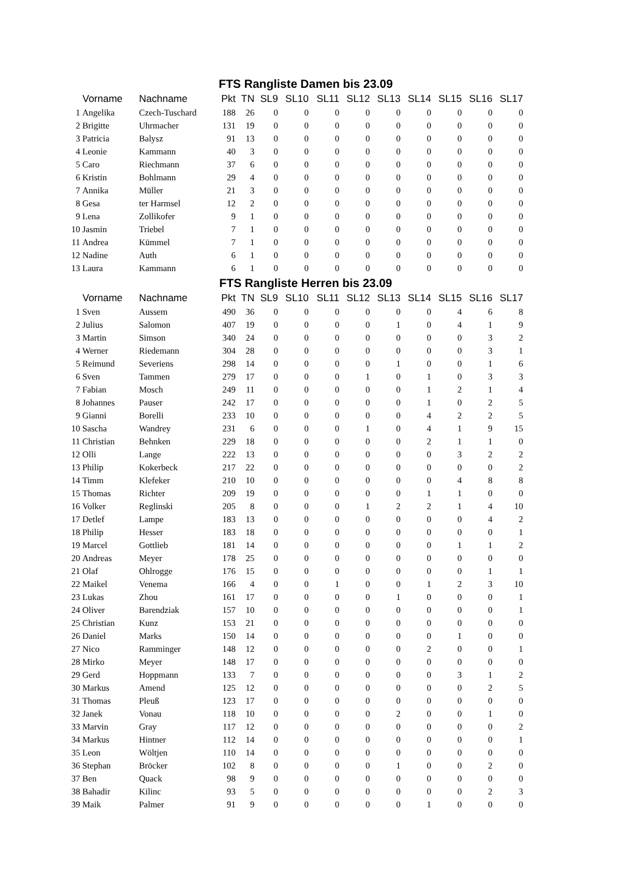| FTS Rangliste Damen bis 23.09 | | | | | | | | | | | | | |
| --- | --- | --- | --- | --- | --- | --- | --- | --- | --- | --- | --- | --- | --- |
| | Vorname | Nachname | Pkt | TN | SL9 | SL10 | SL11 | SL12 | SL13 | SL14 | SL15 | SL16 | SL17 |
| 1 | Angelika | Czech-Tuschard | 188 | 26 | 0 | 0 | 0 | 0 | 0 | 0 | 0 | 0 | 0 |
| 2 | Brigitte | Uhrmacher | 131 | 19 | 0 | 0 | 0 | 0 | 0 | 0 | 0 | 0 | 0 |
| 3 | Patricia | Balysz | 91 | 13 | 0 | 0 | 0 | 0 | 0 | 0 | 0 | 0 | 0 |
| 4 | Leonie | Kammann | 40 | 3 | 0 | 0 | 0 | 0 | 0 | 0 | 0 | 0 | 0 |
| 5 | Caro | Riechmann | 37 | 6 | 0 | 0 | 0 | 0 | 0 | 0 | 0 | 0 | 0 |
| 6 | Kristin | Bohlmann | 29 | 4 | 0 | 0 | 0 | 0 | 0 | 0 | 0 | 0 | 0 |
| 7 | Annika | Müller | 21 | 3 | 0 | 0 | 0 | 0 | 0 | 0 | 0 | 0 | 0 |
| 8 | Gesa | ter Harmsel | 12 | 2 | 0 | 0 | 0 | 0 | 0 | 0 | 0 | 0 | 0 |
| 9 | Lena | Zollikofer | 9 | 1 | 0 | 0 | 0 | 0 | 0 | 0 | 0 | 0 | 0 |
| 10 | Jasmin | Triebel | 7 | 1 | 0 | 0 | 0 | 0 | 0 | 0 | 0 | 0 | 0 |
| 11 | Andrea | Kümmel | 7 | 1 | 0 | 0 | 0 | 0 | 0 | 0 | 0 | 0 | 0 |
| 12 | Nadine | Auth | 6 | 1 | 0 | 0 | 0 | 0 | 0 | 0 | 0 | 0 | 0 |
| 13 | Laura | Kammann | 6 | 1 | 0 | 0 | 0 | 0 | 0 | 0 | 0 | 0 | 0 |
| FTS Rangliste Herren bis 23.09 | | | | | | | | | | | | | |
| | Vorname | Nachname | Pkt | TN | SL9 | SL10 | SL11 | SL12 | SL13 | SL14 | SL15 | SL16 | SL17 |
| 1 | Sven | Aussem | 490 | 36 | 0 | 0 | 0 | 0 | 0 | 0 | 4 | 6 | 8 |
| 2 | Julius | Salomon | 407 | 19 | 0 | 0 | 0 | 0 | 1 | 0 | 4 | 1 | 9 |
| 3 | Martin | Simson | 340 | 24 | 0 | 0 | 0 | 0 | 0 | 0 | 0 | 3 | 2 |
| 4 | Werner | Riedemann | 304 | 28 | 0 | 0 | 0 | 0 | 0 | 0 | 0 | 3 | 1 |
| 5 | Reimund | Severiens | 298 | 14 | 0 | 0 | 0 | 0 | 1 | 0 | 0 | 1 | 6 |
| 6 | Sven | Tammen | 279 | 17 | 0 | 0 | 0 | 1 | 0 | 1 | 0 | 3 | 3 |
| 7 | Fabian | Mosch | 249 | 11 | 0 | 0 | 0 | 0 | 0 | 1 | 2 | 1 | 4 |
| 8 | Johannes | Pauser | 242 | 17 | 0 | 0 | 0 | 0 | 0 | 1 | 0 | 2 | 5 |
| 9 | Gianni | Borelli | 233 | 10 | 0 | 0 | 0 | 0 | 0 | 4 | 2 | 2 | 5 |
| 10 | Sascha | Wandrey | 231 | 6 | 0 | 0 | 0 | 1 | 0 | 4 | 1 | 9 | 15 |
| 11 | Christian | Behnken | 229 | 18 | 0 | 0 | 0 | 0 | 0 | 2 | 1 | 1 | 0 |
| 12 | Olli | Lange | 222 | 13 | 0 | 0 | 0 | 0 | 0 | 0 | 3 | 2 | 2 |
| 13 | Philip | Kokerbeck | 217 | 22 | 0 | 0 | 0 | 0 | 0 | 0 | 0 | 0 | 2 |
| 14 | Timm | Klefeker | 210 | 10 | 0 | 0 | 0 | 0 | 0 | 0 | 4 | 8 | 8 |
| 15 | Thomas | Richter | 209 | 19 | 0 | 0 | 0 | 0 | 0 | 1 | 1 | 0 | 0 |
| 16 | Volker | Reglinski | 205 | 8 | 0 | 0 | 0 | 1 | 2 | 2 | 1 | 4 | 10 |
| 17 | Detlef | Lampe | 183 | 13 | 0 | 0 | 0 | 0 | 0 | 0 | 0 | 4 | 2 |
| 18 | Philip | Hesser | 183 | 18 | 0 | 0 | 0 | 0 | 0 | 0 | 0 | 0 | 1 |
| 19 | Marcel | Gottlieb | 181 | 14 | 0 | 0 | 0 | 0 | 0 | 0 | 1 | 1 | 2 |
| 20 | Andreas | Meyer | 178 | 25 | 0 | 0 | 0 | 0 | 0 | 0 | 0 | 0 | 0 |
| 21 | Olaf | Ohlrogge | 176 | 15 | 0 | 0 | 0 | 0 | 0 | 0 | 0 | 1 | 1 |
| 22 | Maikel | Venema | 166 | 4 | 0 | 0 | 1 | 0 | 0 | 1 | 2 | 3 | 10 |
| 23 | Lukas | Zhou | 161 | 17 | 0 | 0 | 0 | 0 | 1 | 0 | 0 | 0 | 1 |
| 24 | Oliver | Barendziak | 157 | 10 | 0 | 0 | 0 | 0 | 0 | 0 | 0 | 0 | 1 |
| 25 | Christian | Kunz | 153 | 21 | 0 | 0 | 0 | 0 | 0 | 0 | 0 | 0 | 0 |
| 26 | Daniel | Marks | 150 | 14 | 0 | 0 | 0 | 0 | 0 | 0 | 1 | 0 | 0 |
| 27 | Nico | Ramminger | 148 | 12 | 0 | 0 | 0 | 0 | 0 | 2 | 0 | 0 | 1 |
| 28 | Mirko | Meyer | 148 | 17 | 0 | 0 | 0 | 0 | 0 | 0 | 0 | 0 | 0 |
| 29 | Gerd | Hoppmann | 133 | 7 | 0 | 0 | 0 | 0 | 0 | 0 | 3 | 1 | 2 |
| 30 | Markus | Amend | 125 | 12 | 0 | 0 | 0 | 0 | 0 | 0 | 0 | 2 | 5 |
| 31 | Thomas | Pleuß | 123 | 17 | 0 | 0 | 0 | 0 | 0 | 0 | 0 | 0 | 0 |
| 32 | Janek | Vonau | 118 | 10 | 0 | 0 | 0 | 0 | 2 | 0 | 0 | 1 | 0 |
| 33 | Marvin | Gray | 117 | 12 | 0 | 0 | 0 | 0 | 0 | 0 | 0 | 0 | 2 |
| 34 | Markus | Hintner | 112 | 14 | 0 | 0 | 0 | 0 | 0 | 0 | 0 | 0 | 1 |
| 35 | Leon | Wöltjen | 110 | 14 | 0 | 0 | 0 | 0 | 0 | 0 | 0 | 0 | 0 |
| 36 | Stephan | Bröcker | 102 | 8 | 0 | 0 | 0 | 0 | 1 | 0 | 0 | 2 | 0 |
| 37 | Ben | Quack | 98 | 9 | 0 | 0 | 0 | 0 | 0 | 0 | 0 | 0 | 0 |
| 38 | Bahadir | Kilinc | 93 | 5 | 0 | 0 | 0 | 0 | 0 | 0 | 0 | 2 | 3 |
| 39 | Maik | Palmer | 91 | 9 | 0 | 0 | 0 | 0 | 0 | 1 | 0 | 0 | 0 |